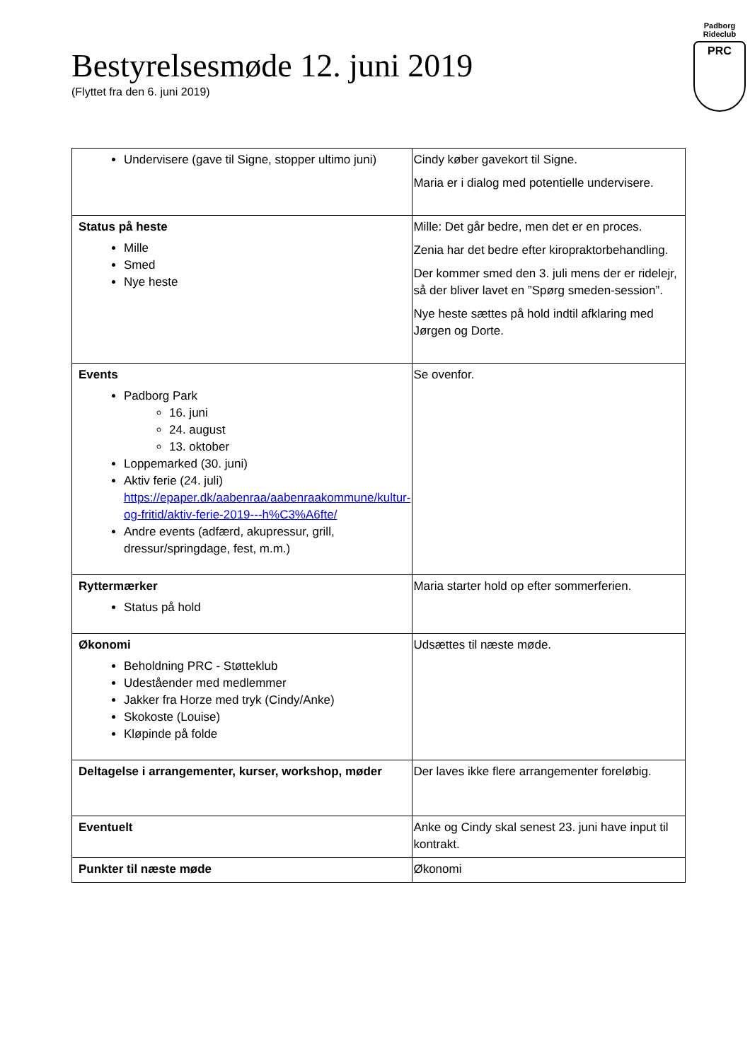Padborg
Rideclub
PRC
Bestyrelsesmøde 12. juni 2019
(Flyttet fra den 6. juni 2019)
| Undervisere (gave til Signe, stopper ultimo juni) | Cindy køber gavekort til Signe. Maria er i dialog med potentielle undervisere. |
| Status på heste Mille Smed Nye heste | Mille: Det går bedre, men det er en proces. Zenia har det bedre efter kiropraktorbehandling. Der kommer smed den 3. juli mens der er ridelejr, så der bliver lavet en ”Spørg smeden-session”. Nye heste sættes på hold indtil afklaring med Jørgen og Dorte. |
| Events Padborg Park 16. juni 24. august 13. oktober Loppemarked (30. juni) Aktiv ferie (24. juli) https://epaper.dk/aabenraa/aabenraakommune/kultur-og-fritid/aktiv-ferie-2019---h%C3%A6fte/ Andre events (adfærd, akupressur, grill, dressur/springdage, fest, m.m.) | Se ovenfor. |
| Ryttermærker Status på hold | Maria starter hold op efter sommerferien. |
| Økonomi Beholdning PRC - Støtteklub Udeståender med medlemmer Jakker fra Horze med tryk (Cindy/Anke) Skokoste (Louise) Kløpinde på folde | Udsættes til næste møde. |
| Deltagelse i arrangementer, kurser, workshop, møder | Der laves ikke flere arrangementer foreløbig. |
| Eventuelt | Anke og Cindy skal senest 23. juni have input til kontrakt. |
| Punkter til næste møde | Økonomi |